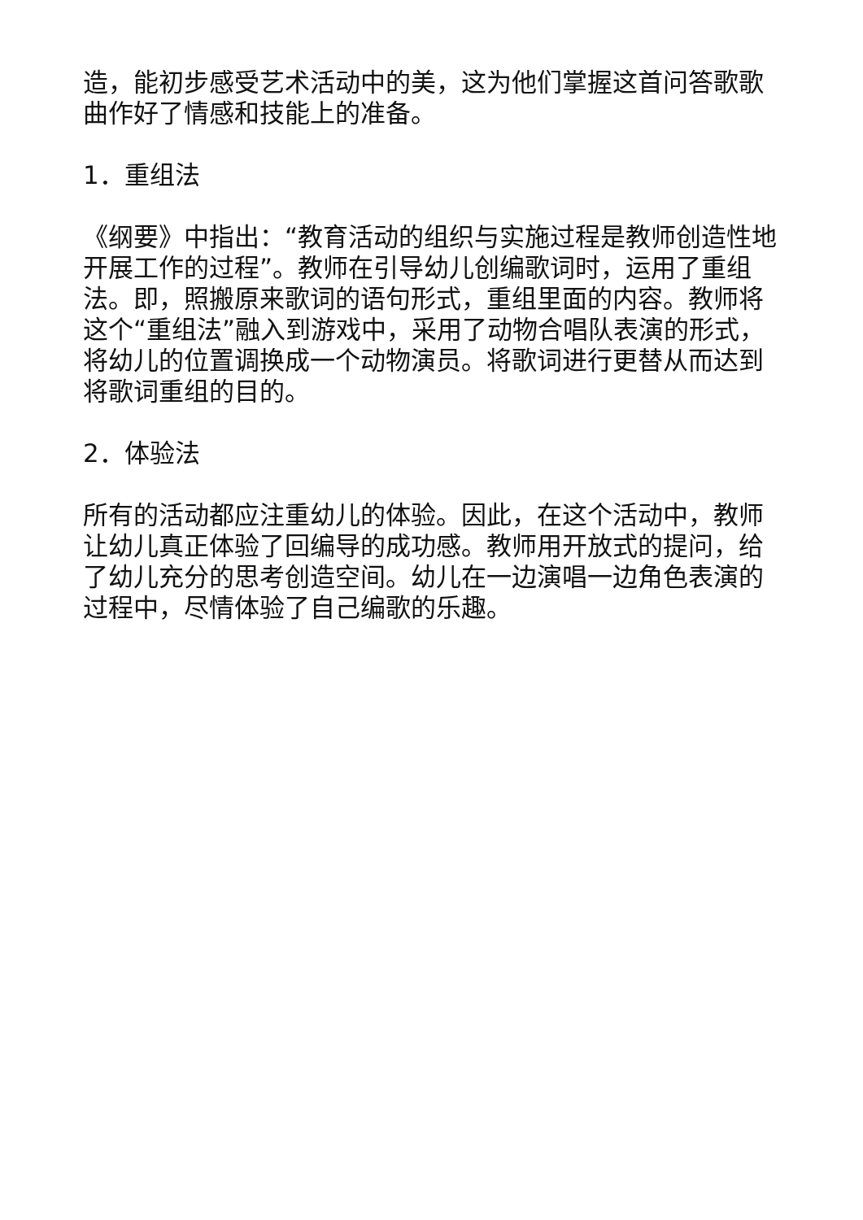造，能初步感受艺术活动中的美，这为他们掌握这首问答歌歌曲作好了情感和技能上的准备。
1．重组法
《纲要》中指出：“教育活动的组织与实施过程是教师创造性地开展工作的过程”。教师在引导幼儿创编歌词时，运用了重组法。即，照搬原来歌词的语句形式，重组里面的内容。教师将这个“重组法”融入到游戏中，采用了动物合唱队表演的形式，将幼儿的位置调换成一个动物演员。将歌词进行更替从而达到将歌词重组的目的。
2．体验法
所有的活动都应注重幼儿的体验。因此，在这个活动中，教师让幼儿真正体验了回编导的成功感。教师用开放式的提问，给了幼儿充分的思考创造空间。幼儿在一边演唱一边角色表演的过程中，尽情体验了自己编歌的乐趣。